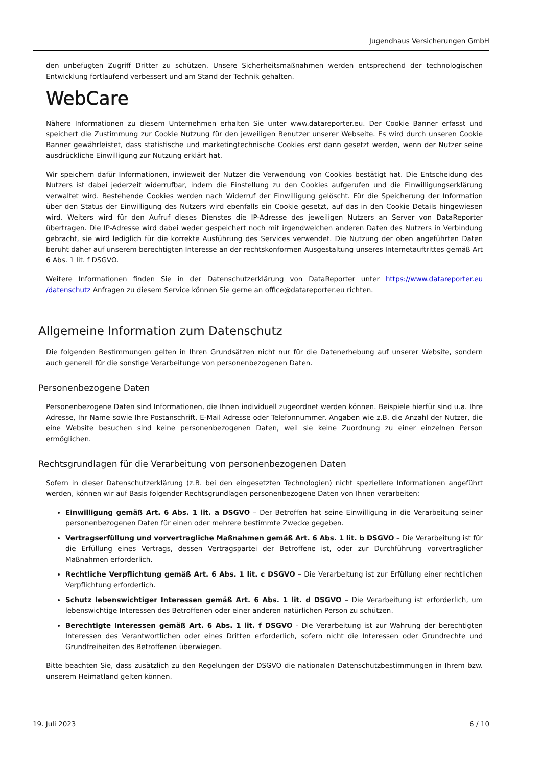Jugendhaus Versicherungen GmbH
den unbefugten Zugriff Dritter zu schützen. Unsere Sicherheitsmaßnahmen werden entsprechend der technologischen Entwicklung fortlaufend verbessert und am Stand der Technik gehalten.
WebCare
Nähere Informationen zu diesem Unternehmen erhalten Sie unter www.datareporter.eu. Der Cookie Banner erfasst und speichert die Zustimmung zur Cookie Nutzung für den jeweiligen Benutzer unserer Webseite. Es wird durch unseren Cookie Banner gewährleistet, dass statistische und marketingtechnische Cookies erst dann gesetzt werden, wenn der Nutzer seine ausdrückliche Einwilligung zur Nutzung erklärt hat.
Wir speichern dafür Informationen, inwieweit der Nutzer die Verwendung von Cookies bestätigt hat. Die Entscheidung des Nutzers ist dabei jederzeit widerrufbar, indem die Einstellung zu den Cookies aufgerufen und die Einwilligungserklärung verwaltet wird. Bestehende Cookies werden nach Widerruf der Einwilligung gelöscht. Für die Speicherung der Information über den Status der Einwilligung des Nutzers wird ebenfalls ein Cookie gesetzt, auf das in den Cookie Details hingewiesen wird. Weiters wird für den Aufruf dieses Dienstes die IP-Adresse des jeweiligen Nutzers an Server von DataReporter übertragen. Die IP-Adresse wird dabei weder gespeichert noch mit irgendwelchen anderen Daten des Nutzers in Verbindung gebracht, sie wird lediglich für die korrekte Ausführung des Services verwendet. Die Nutzung der oben angeführten Daten beruht daher auf unserem berechtigten Interesse an der rechtskonformen Ausgestaltung unseres Internetauftrittes gemäß Art 6 Abs. 1 lit. f DSGVO.
Weitere Informationen finden Sie in der Datenschutzerklärung von DataReporter unter https://www.datareporter.eu /datenschutz Anfragen zu diesem Service können Sie gerne an office@datareporter.eu richten.
Allgemeine Information zum Datenschutz
Die folgenden Bestimmungen gelten in Ihren Grundsätzen nicht nur für die Datenerhebung auf unserer Website, sondern auch generell für die sonstige Verarbeitunge von personenbezogenen Daten.
Personenbezogene Daten
Personenbezogene Daten sind Informationen, die Ihnen individuell zugeordnet werden können. Beispiele hierfür sind u.a. Ihre Adresse, Ihr Name sowie Ihre Postanschrift, E-Mail Adresse oder Telefonnummer. Angaben wie z.B. die Anzahl der Nutzer, die eine Website besuchen sind keine personenbezogenen Daten, weil sie keine Zuordnung zu einer einzelnen Person ermöglichen.
Rechtsgrundlagen für die Verarbeitung von personenbezogenen Daten
Sofern in dieser Datenschutzerklärung (z.B. bei den eingesetzten Technologien) nicht speziellere Informationen angeführt werden, können wir auf Basis folgender Rechtsgrundlagen personenbezogene Daten von Ihnen verarbeiten:
Einwilligung gemäß Art. 6 Abs. 1 lit. a DSGVO – Der Betroffen hat seine Einwilligung in die Verarbeitung seiner personenbezogenen Daten für einen oder mehrere bestimmte Zwecke gegeben.
Vertragserfüllung und vorvertragliche Maßnahmen gemäß Art. 6 Abs. 1 lit. b DSGVO – Die Verarbeitung ist für die Erfüllung eines Vertrags, dessen Vertragspartei der Betroffene ist, oder zur Durchführung vorvertraglicher Maßnahmen erforderlich.
Rechtliche Verpflichtung gemäß Art. 6 Abs. 1 lit. c DSGVO – Die Verarbeitung ist zur Erfüllung einer rechtlichen Verpflichtung erforderlich.
Schutz lebenswichtiger Interessen gemäß Art. 6 Abs. 1 lit. d DSGVO – Die Verarbeitung ist erforderlich, um lebenswichtige Interessen des Betroffenen oder einer anderen natürlichen Person zu schützen.
Berechtigte Interessen gemäß Art. 6 Abs. 1 lit. f DSGVO - Die Verarbeitung ist zur Wahrung der berechtigten Interessen des Verantwortlichen oder eines Dritten erforderlich, sofern nicht die Interessen oder Grundrechte und Grundfreiheiten des Betroffenen überwiegen.
Bitte beachten Sie, dass zusätzlich zu den Regelungen der DSGVO die nationalen Datenschutzbestimmungen in Ihrem bzw. unserem Heimatland gelten können.
19. Juli 2023 6 / 10